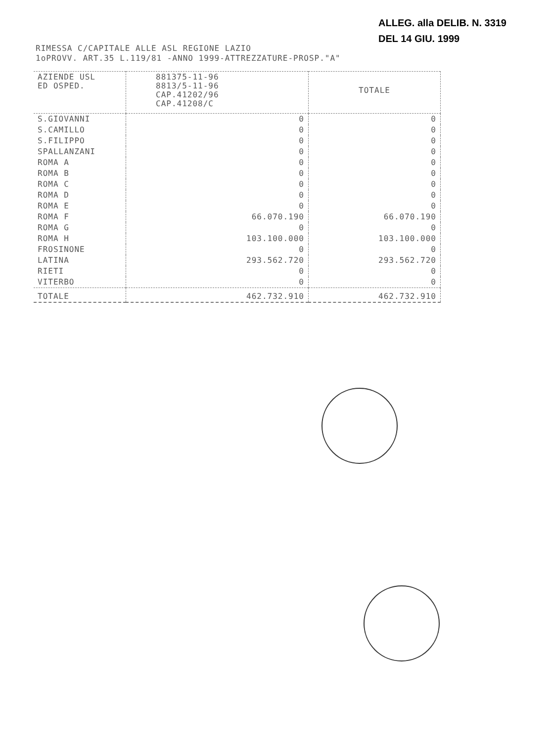ALLEG. alla DELIB. N. 3319
DEL 14 GIU. 1999
RIMESSA C/CAPITALE ALLE ASL REGIONE LAZIO
1oPROVV. ART.35 L.119/81 -ANNO 1999-ATTREZZATURE-PROSP."A"
| AZIENDE USL ED OSPED. | 881375-11-96 8813/5-11-96 CAP.41202/96 CAP.41208/C | TOTALE |
| --- | --- | --- |
| S.GIOVANNI | 0 | 0 |
| S.CAMILLO | 0 | 0 |
| S.FILIPPO | 0 | 0 |
| SPALLANZANI | 0 | 0 |
| ROMA A | 0 | 0 |
| ROMA B | 0 | 0 |
| ROMA C | 0 | 0 |
| ROMA D | 0 | 0 |
| ROMA E | 0 | 0 |
| ROMA F | 66.070.190 | 66.070.190 |
| ROMA G | 0 | 0 |
| ROMA H | 103.100.000 | 103.100.000 |
| FROSINONE | 0 | 0 |
| LATINA | 293.562.720 | 293.562.720 |
| RIETI | 0 | 0 |
| VITERBO | 0 | 0 |
| TOTALE | 462.732.910 | 462.732.910 |